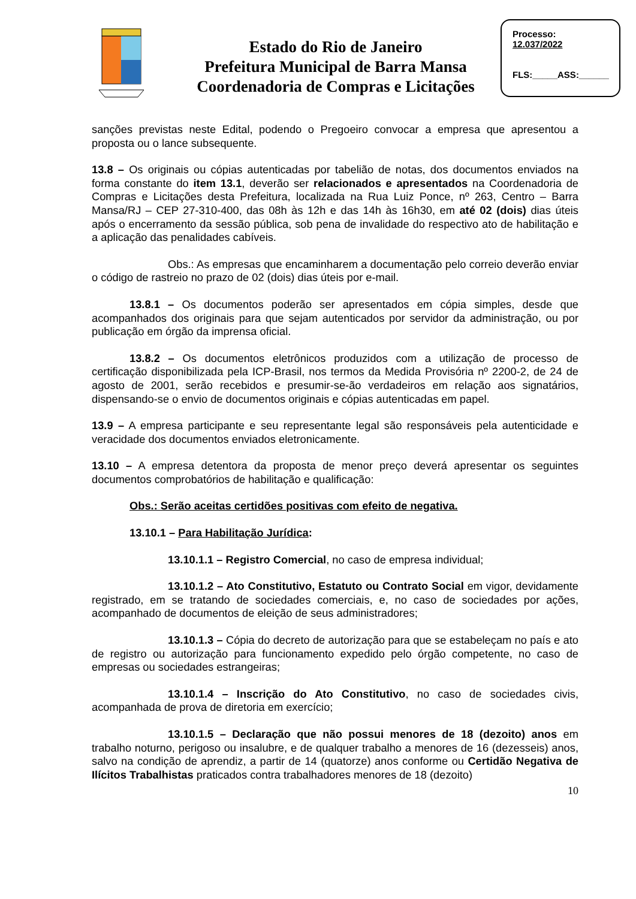Estado do Rio de Janeiro
Prefeitura Municipal de Barra Mansa
Coordenadoria de Compras e Licitações
Processo:
12.037/2022
FLS:_____ASS:______
sanções previstas neste Edital, podendo o Pregoeiro convocar a empresa que apresentou a proposta ou o lance subsequente.
13.8 – Os originais ou cópias autenticadas por tabelião de notas, dos documentos enviados na forma constante do item 13.1, deverão ser relacionados e apresentados na Coordenadoria de Compras e Licitações desta Prefeitura, localizada na Rua Luiz Ponce, nº 263, Centro – Barra Mansa/RJ – CEP 27-310-400, das 08h às 12h e das 14h às 16h30, em até 02 (dois) dias úteis após o encerramento da sessão pública, sob pena de invalidade do respectivo ato de habilitação e a aplicação das penalidades cabíveis.
Obs.: As empresas que encaminharem a documentação pelo correio deverão enviar o código de rastreio no prazo de 02 (dois) dias úteis por e-mail.
13.8.1 – Os documentos poderão ser apresentados em cópia simples, desde que acompanhados dos originais para que sejam autenticados por servidor da administração, ou por publicação em órgão da imprensa oficial.
13.8.2 – Os documentos eletrônicos produzidos com a utilização de processo de certificação disponibilizada pela ICP-Brasil, nos termos da Medida Provisória nº 2200-2, de 24 de agosto de 2001, serão recebidos e presumir-se-ão verdadeiros em relação aos signatários, dispensando-se o envio de documentos originais e cópias autenticadas em papel.
13.9 – A empresa participante e seu representante legal são responsáveis pela autenticidade e veracidade dos documentos enviados eletronicamente.
13.10 – A empresa detentora da proposta de menor preço deverá apresentar os seguintes documentos comprobatórios de habilitação e qualificação:
Obs.: Serão aceitas certidões positivas com efeito de negativa.
13.10.1 – Para Habilitação Jurídica:
13.10.1.1 – Registro Comercial, no caso de empresa individual;
13.10.1.2 – Ato Constitutivo, Estatuto ou Contrato Social em vigor, devidamente registrado, em se tratando de sociedades comerciais, e, no caso de sociedades por ações, acompanhado de documentos de eleição de seus administradores;
13.10.1.3 – Cópia do decreto de autorização para que se estabeleçam no país e ato de registro ou autorização para funcionamento expedido pelo órgão competente, no caso de empresas ou sociedades estrangeiras;
13.10.1.4 – Inscrição do Ato Constitutivo, no caso de sociedades civis, acompanhada de prova de diretoria em exercício;
13.10.1.5 – Declaração que não possui menores de 18 (dezoito) anos em trabalho noturno, perigoso ou insalubre, e de qualquer trabalho a menores de 16 (dezesseis) anos, salvo na condição de aprendiz, a partir de 14 (quatorze) anos conforme ou Certidão Negativa de Ilícitos Trabalhistas praticados contra trabalhadores menores de 18 (dezoito)
10